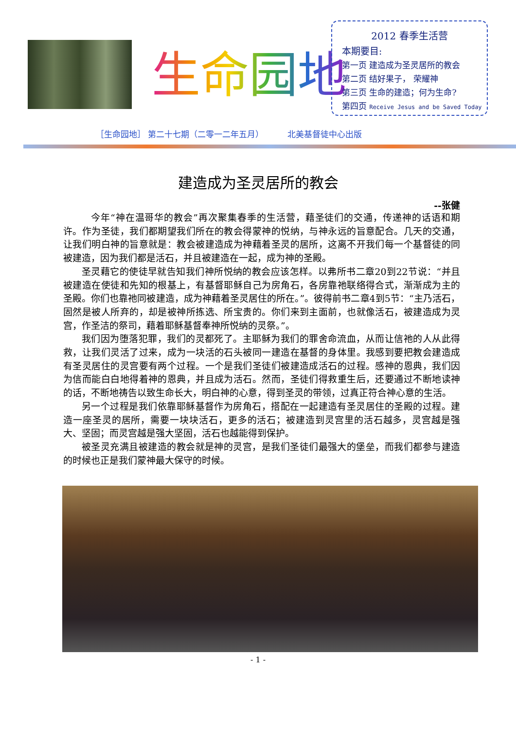生命园地
2012 春季生活营
本期要目:
第一页 建造成为圣灵居所的教会
第二页 结好果子， 荣耀神
第三页 生命的建造；何为生命?
第四页 Receive Jesus and be Saved Today
［生命园地］ 第二十七期（二零一二年五月） 北美基督徒中心出版
建造成为圣灵居所的教会
--张健
今年“神在温哥华的教会”再次聚集春季的生活营，藉圣徒们的交通，传递神的话语和期许。作为圣徒，我们都期望我们所在的教会得蒙神的悦纳，与神永远的旨意配合。几天的交通，让我们明白神的旨意就是：教会被建造成为神藉着圣灵的居所，这离不开我们每一个基督徒的同被建造，因为我们都是活石，并且被建造在一起，成为神的圣殿。
圣灵藉它的使徒早就告知我们神所悦纳的教会应该怎样。以弗所书二章20到22节说：“并且被建造在使徒和先知的根基上，有基督耶稣自己为房角石，各房靠祂联络得合式，渐渐成为主的圣殿。你们也靠祂同被建造，成为神藉着圣灵居住的所在。”。彼得前书二章4到5节：“主乃活石，固然是被人所弃的，却是被神所拣选、所宝贵的。你们来到主面前，也就像活石，被建造成为灵宫，作圣洁的祭司，藉着耶稣基督奉神所悦纳的灵祭。”。
我们因为堕落犯罪，我们的灵都死了。主耶稣为我们的罪舍命流血，从而让信祂的人从此得救，让我们灵活了过来，成为一块活的石头被同一建造在基督的身体里。我感到要把教会建造成有圣灵居住的灵宫要有两个过程。一个是我们圣徒们被建造成活石的过程。感神的恩典，我们因为信而能白白地得着神的恩典，并且成为活石。然而，圣徒们得救重生后，还要通过不断地读神的话，不断地祷告以致生命长大，明白神的心意，得到圣灵的带领，过真正符合神心意的生活。
另一个过程是我们依靠耶稣基督作为房角石，搭配在一起建造有圣灵居住的圣殿的过程。建造一座圣灵的居所，需要一块块活石，更多的活石；被建造到灵宫里的活石越多，灵宫越是强大、坚固；而灵宫越是强大坚固，活石也越能得到保护。
被圣灵充满且被建造的教会就是神的灵宫，是我们圣徒们最强大的堡垒，而我们都参与建造的时候也正是我们蒙神最大保守的时候。
- 1 -